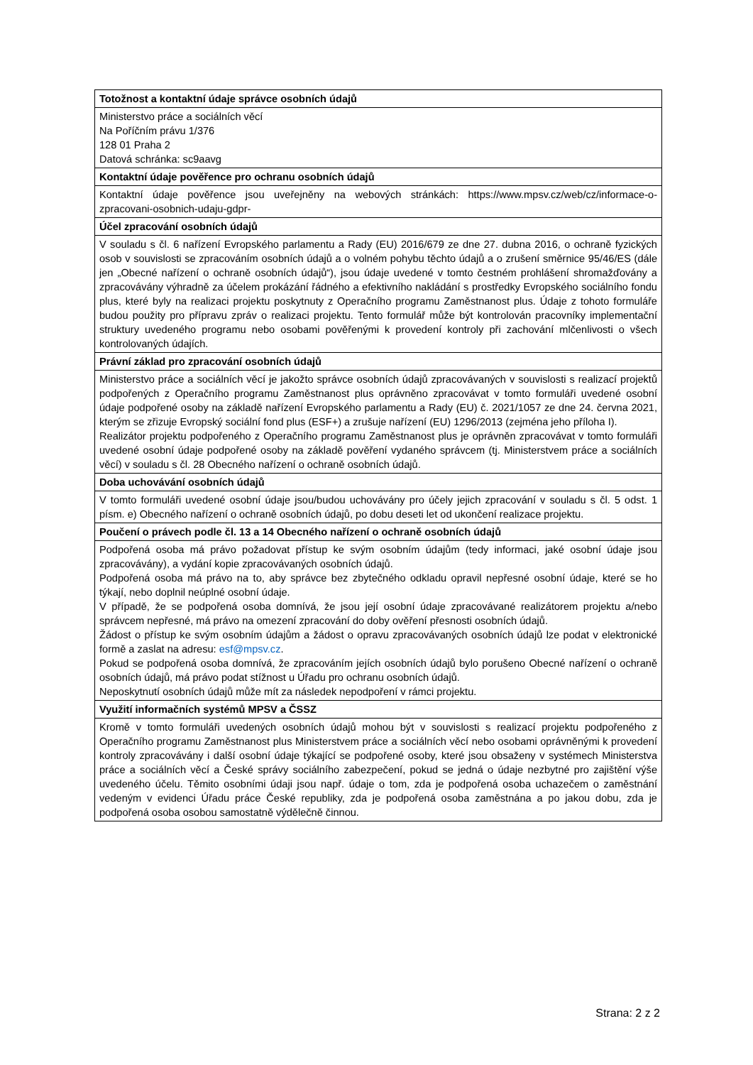| Totožnost a kontaktní údaje správce osobních údajů |
| --- |
| Ministerstvo práce a sociálních věcí Na Poříčním právu 1/376 128 01 Praha 2 Datová schránka: sc9aavg |
| Kontaktní údaje pověřence pro ochranu osobních údajů |
| Kontaktní údaje pověřence jsou uveřejněny na webových stránkách: https://www.mpsv.cz/web/cz/informace-o-zpracovani-osobnich-udaju-gdpr- |
| Účel zpracování osobních údajů |
| V souladu s čl. 6 nařízení Evropského parlamentu a Rady (EU) 2016/679 ze dne 27. dubna 2016, o ochraně fyzických osob v souvislosti se zpracováním osobních údajů a o volném pohybu těchto údajů a o zrušení směrnice 95/46/ES (dále jen „Obecné nařízení o ochraně osobních údajů“), jsou údaje uvedené v tomto čestném prohlášení shromažďovány a zpracovávány výhradně za účelem prokázání řádného a efektivního nakládání s prostředky Evropského sociálního fondu plus, které byly na realizaci projektu poskytnuty z Operačního programu Zaměstnanost plus. Údaje z tohoto formuláře budou použity pro přípravu zpráv o realizaci projektu. Tento formulář může být kontrolován pracovníky implementační struktury uvedeného programu nebo osobami pověřenými k provedení kontroly při zachování mlčenlivosti o všech kontrolovaných údajích. |
| Právní základ pro zpracování osobních údajů |
| Ministerstvo práce a sociálních věcí je jakožto správce osobních údajů zpracovávaných v souvislosti s realizací projektů podpořených z Operačního programu Zaměstnanost plus oprávněno zpracovávat v tomto formuláři uvedené osobní údaje podpořené osoby na základě nařízení Evropského parlamentu a Rady (EU) č. 2021/1057 ze dne 24. června 2021, kterým se zřizuje Evropský sociální fond plus (ESF+) a zrušuje nařízení (EU) 1296/2013 (zejména jeho příloha I). Realizátor projektu podpořeného z Operačního programu Zaměstnanost plus je oprávněn zpracovávat v tomto formuláři uvedené osobní údaje podpořené osoby na základě pověření vydaného správcem (tj. Ministerstvem práce a sociálních věcí) v souladu s čl. 28 Obecného nařízení o ochraně osobních údajů. |
| Doba uchovávání osobních údajů |
| V tomto formuláři uvedené osobní údaje jsou/budou uchovávány pro účely jejich zpracování v souladu s čl. 5 odst. 1 písm. e) Obecného nařízení o ochraně osobních údajů, po dobu deseti let od ukončení realizace projektu. |
| Poučení o právech podle čl. 13 a 14 Obecného nařízení o ochraně osobních údajů |
| Podpořená osoba má právo požadovat přístup ke svým osobním údajům (tedy informaci, jaké osobní údaje jsou zpracovávány), a vydání kopie zpracovávaných osobních údajů. Podpořená osoba má právo na to, aby správce bez zbytečného odkladu opravil nepřesné osobní údaje, které se ho týkají, nebo doplnil neúplné osobní údaje. V případě, že se podpořená osoba domnívá, že jsou její osobní údaje zpracovávané realizátorem projektu a/nebo správcem nepřesné, má právo na omezení zpracování do doby ověření přesnosti osobních údajů. Žádost o přístup ke svým osobním údajům a žádost o opravu zpracovávaných osobních údajů lze podat v elektronické formě a zaslat na adresu: esf@mpsv.cz . Pokud se podpořená osoba domnívá, že zpracováním jejích osobních údajů bylo porušeno Obecné nařízení o ochraně osobních údajů, má právo podat stížnost u Úřadu pro ochranu osobních údajů. Neposkytnutí osobních údajů může mít za následek nepodpoření v rámci projektu. |
| Využití informačních systémů MPSV a ČSSZ |
| Kromě v tomto formuláři uvedených osobních údajů mohou být v souvislosti s realizací projektu podpořeného z Operačního programu Zaměstnanost plus Ministerstvem práce a sociálních věcí nebo osobami oprávněnými k provedení kontroly zpracovávány i další osobní údaje týkající se podpořené osoby, které jsou obsaženy v systémech Ministerstva práce a sociálních věcí a České správy sociálního zabezpečení, pokud se jedná o údaje nezbytné pro zajištění výše uvedeného účelu. Těmito osobními údaji jsou např. údaje o tom, zda je podpořená osoba uchazečem o zaměstnání vedeným v evidenci Úřadu práce České republiky, zda je podpořená osoba zaměstnána a po jakou dobu, zda je podpořená osoba osobou samostatně výdělečně činnou. |
Strana: 2 z 2